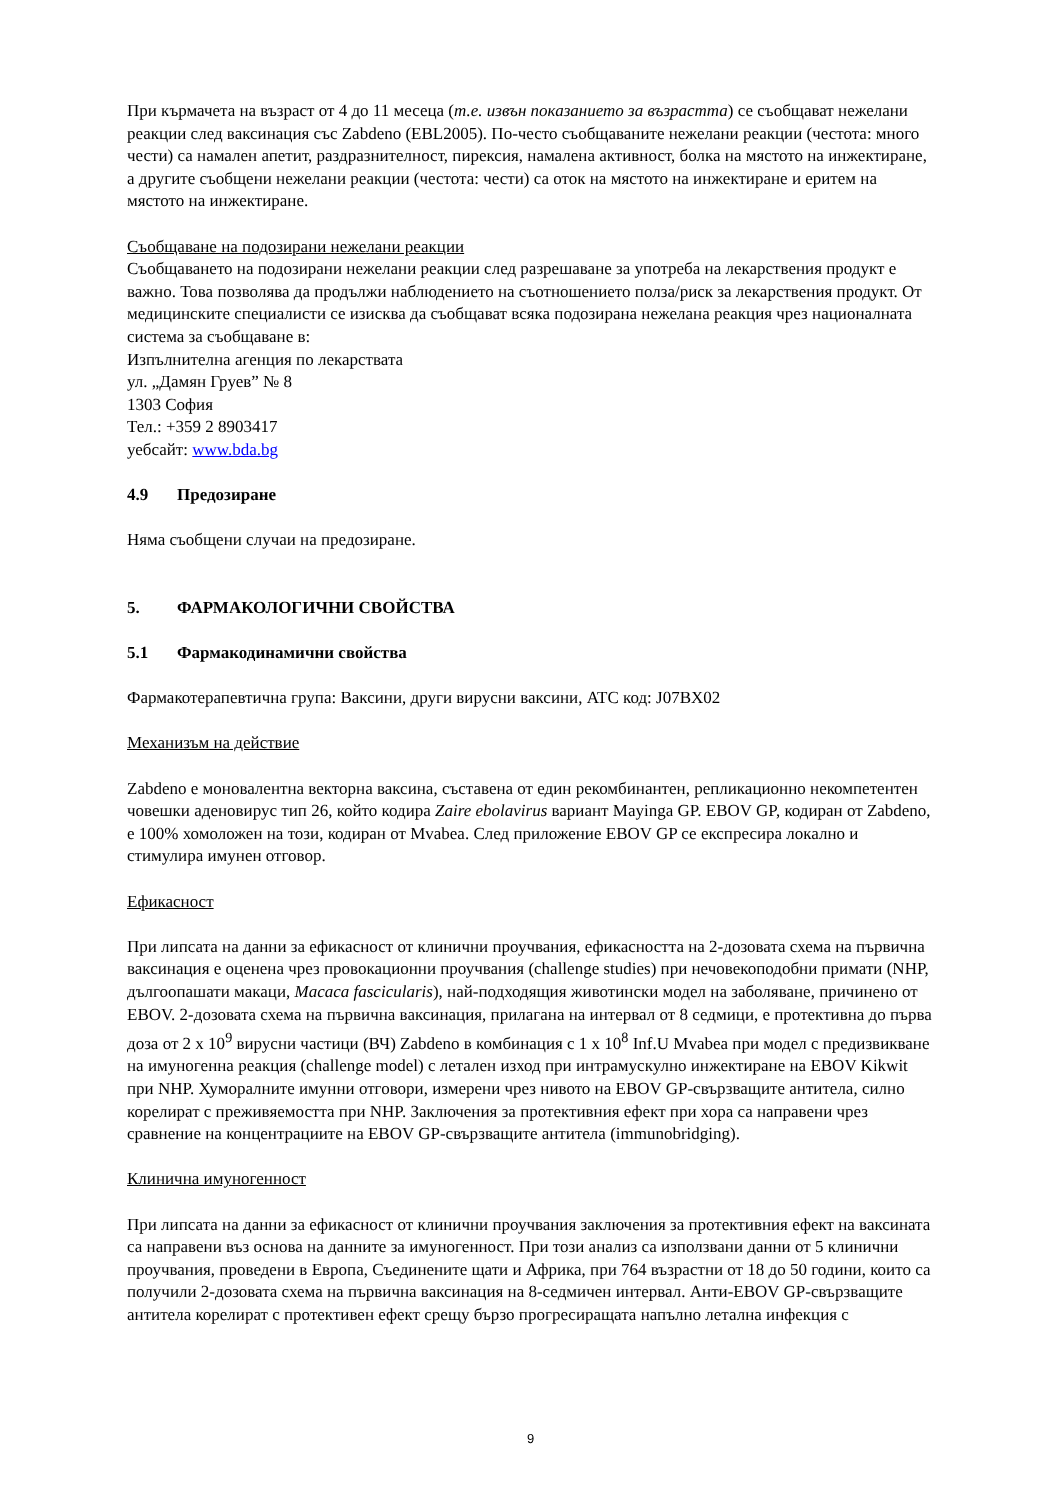При кърмачета на възраст от 4 до 11 месеца (т.е. извън показанието за възрастта) се съобщават нежелани реакции след ваксинация със Zabdeno (EBL2005). По-често съобщаваните нежелани реакции (честота: много чести) са намален апетит, раздразнителност, пирексия, намалена активност, болка на мястото на инжектиране, а другите съобщени нежелани реакции (честота: чести) са оток на мястото на инжектиране и еритем на мястото на инжектиране.
Съобщаване на подозирани нежелани реакции
Съобщаването на подозирани нежелани реакции след разрешаване за употреба на лекарствения продукт е важно. Това позволява да продължи наблюдението на съотношението полза/риск за лекарствения продукт. От медицинските специалисти се изисква да съобщават всяка подозирана нежелана реакция чрез националната система за съобщаване в:
Изпълнителна агенция по лекарствата
ул. „Дамян Груев” № 8
1303 София
Тел.: +359 2 8903417
уебсайт: www.bda.bg
4.9 Предозиране
Няма съобщени случаи на предозиране.
5. ФАРМАКОЛОГИЧНИ СВОЙСТВА
5.1 Фармакодинамични свойства
Фармакотерапевтична група: Ваксини, други вирусни ваксини, ATC код: J07BX02
Механизъм на действие
Zabdeno е моновалентна векторна ваксина, съставена от един рекомбинантен, репликационно некомпетентен човешки аденовирус тип 26, който кодира Zaire ebolavirus вариант Mayinga GP. EBOV GP, кодиран от Zabdeno, е 100% хомоложен на този, кодиран от Mvabea. След приложение EBOV GP се експресира локално и стимулира имунен отговор.
Ефикасност
При липсата на данни за ефикасност от клинични проучвания, ефикасността на 2-дозовата схема на първична ваксинация е оценена чрез провокационни проучвания (challenge studies) при нечовекоподобни примати (NHP, дългоопашати макаци, Macaca fascicularis), най-подходящия животински модел на заболяване, причинено от EBOV. 2-дозовата схема на първична ваксинация, прилагана на интервал от 8 седмици, е протективна до първа доза от 2 x 10<sup>9</sup> вирусни частици (ВЧ) Zabdeno в комбинация с 1 x 10<sup>8</sup> Inf.U Mvabea при модел с предизвикване на имуногенна реакция (challenge model) с летален изход при интрамускулно инжектиране на EBOV Kikwit при NHP. Хуморалните имунни отговори, измерени чрез нивото на EBOV GP-свързващите антитела, силно корелират с преживяемостта при NHP. Заключения за протективния ефект при хора са направени чрез сравнение на концентрациите на EBOV GP-свързващите антитела (immunobridging).
Клинична имуногенност
При липсата на данни за ефикасност от клинични проучвания заключения за протективния ефект на ваксината са направени въз основа на данните за имуногенност. При този анализ са използвани данни от 5 клинични проучвания, проведени в Европа, Съединените щати и Африка, при 764 възрастни от 18 до 50 години, които са получили 2-дозовата схема на първична ваксинация на 8-седмичен интервал. Анти-EBOV GP-свързващите антитела корелират с протективен ефект срещу бързо прогресиращата напълно летална инфекция с
9